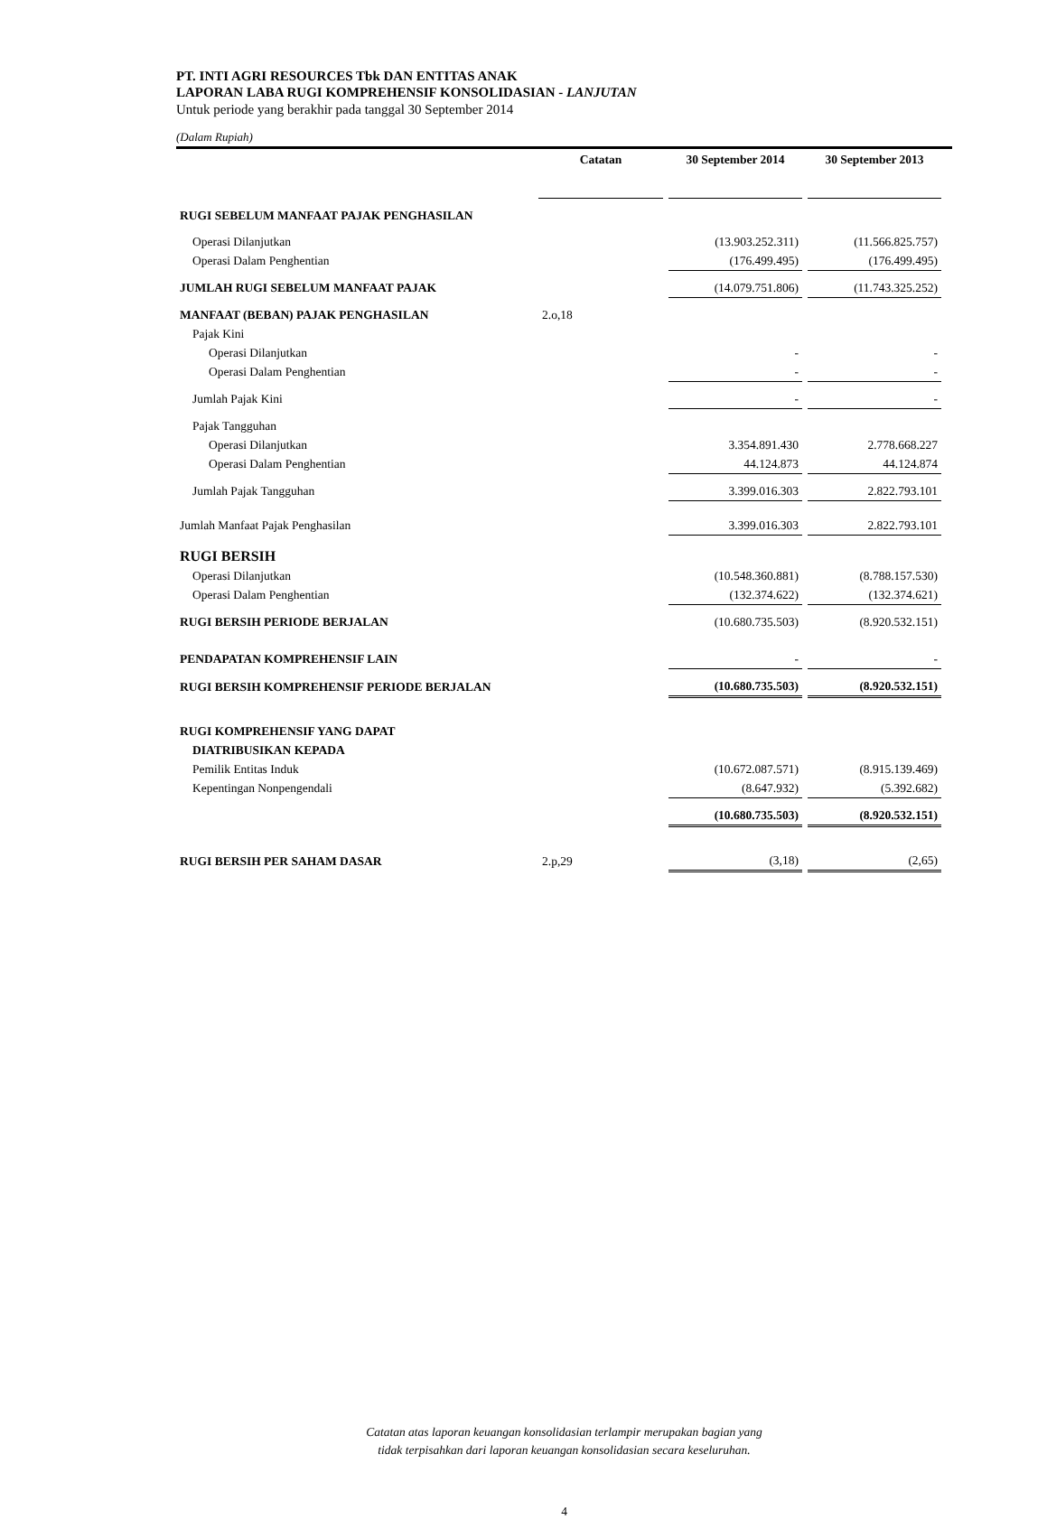PT. INTI AGRI RESOURCES Tbk DAN ENTITAS ANAK
LAPORAN LABA RUGI KOMPREHENSIF KONSOLIDASIAN - LANJUTAN
Untuk periode yang berakhir pada tanggal 30 September 2014
(Dalam Rupiah)
| | Catatan | 30 September 2014 | 30 September 2013 |
| --- | --- | --- | --- |
| RUGI SEBELUM MANFAAT PAJAK PENGHASILAN | | | |
| Operasi Dilanjutkan | | (13.903.252.311) | (11.566.825.757) |
| Operasi Dalam Penghentian | | (176.499.495) | (176.499.495) |
| JUMLAH RUGI SEBELUM MANFAAT PAJAK | | (14.079.751.806) | (11.743.325.252) |
| MANFAAT (BEBAN) PAJAK PENGHASILAN | 2.o,18 | | |
| Pajak Kini | | | |
| Operasi Dilanjutkan | | - | - |
| Operasi Dalam Penghentian | | - | - |
| Jumlah Pajak Kini | | - | - |
| Pajak Tangguhan | | | |
| Operasi Dilanjutkan | | 3.354.891.430 | 2.778.668.227 |
| Operasi Dalam Penghentian | | 44.124.873 | 44.124.874 |
| Jumlah Pajak Tangguhan | | 3.399.016.303 | 2.822.793.101 |
| Jumlah Manfaat Pajak Penghasilan | | 3.399.016.303 | 2.822.793.101 |
| RUGI BERSIH | | | |
| Operasi Dilanjutkan | | (10.548.360.881) | (8.788.157.530) |
| Operasi Dalam Penghentian | | (132.374.622) | (132.374.621) |
| RUGI BERSIH PERIODE BERJALAN | | (10.680.735.503) | (8.920.532.151) |
| PENDAPATAN KOMPREHENSIF LAIN | | - | - |
| RUGI BERSIH KOMPREHENSIF PERIODE BERJALAN | | (10.680.735.503) | (8.920.532.151) |
| RUGI KOMPREHENSIF YANG DAPAT | | | |
| DIATRIBUSIKAN KEPADA | | | |
| Pemilik Entitas Induk | | (10.672.087.571) | (8.915.139.469) |
| Kepentingan Nonpengendali | | (8.647.932) | (5.392.682) |
| | | (10.680.735.503) | (8.920.532.151) |
| RUGI BERSIH PER SAHAM DASAR | 2.p,29 | (3,18) | (2,65) |
Catatan atas laporan keuangan konsolidasian terlampir merupakan bagian yang
tidak terpisahkan dari laporan keuangan konsolidasian secara keseluruhan.
4